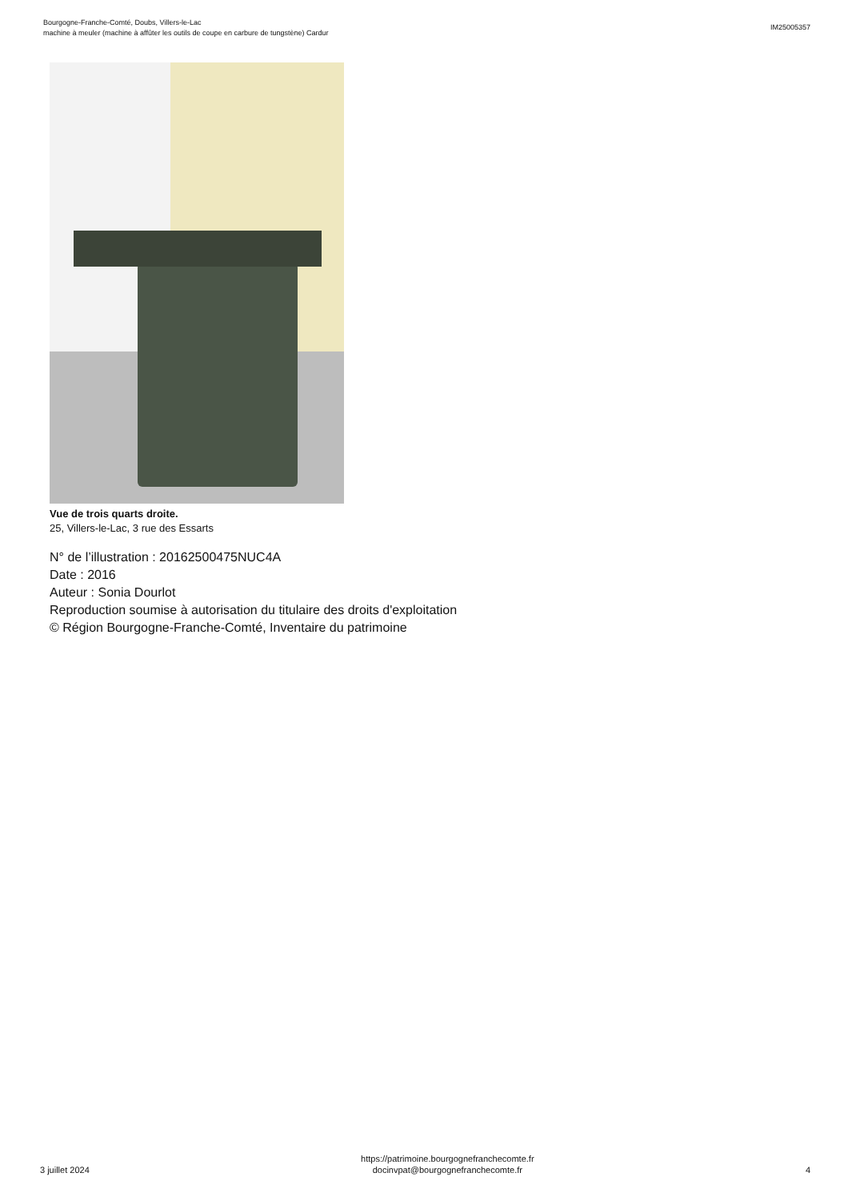Bourgogne-Franche-Comté, Doubs, Villers-le-Lac
machine à meuler (machine à affûter les outils de coupe en carbure de tungstène) Cardur
IM25005357
Vue de trois quarts droite.
25, Villers-le-Lac, 3 rue des Essarts
N° de l’illustration : 20162500475NUC4A
Date : 2016
Auteur : Sonia Dourlot
Reproduction soumise à autorisation du titulaire des droits d'exploitation
© Région Bourgogne-Franche-Comté, Inventaire du patrimoine
3 juillet 2024
https://patrimoine.bourgognefranchecomte.fr
docinvpat@bourgognefranchecomte.fr
4